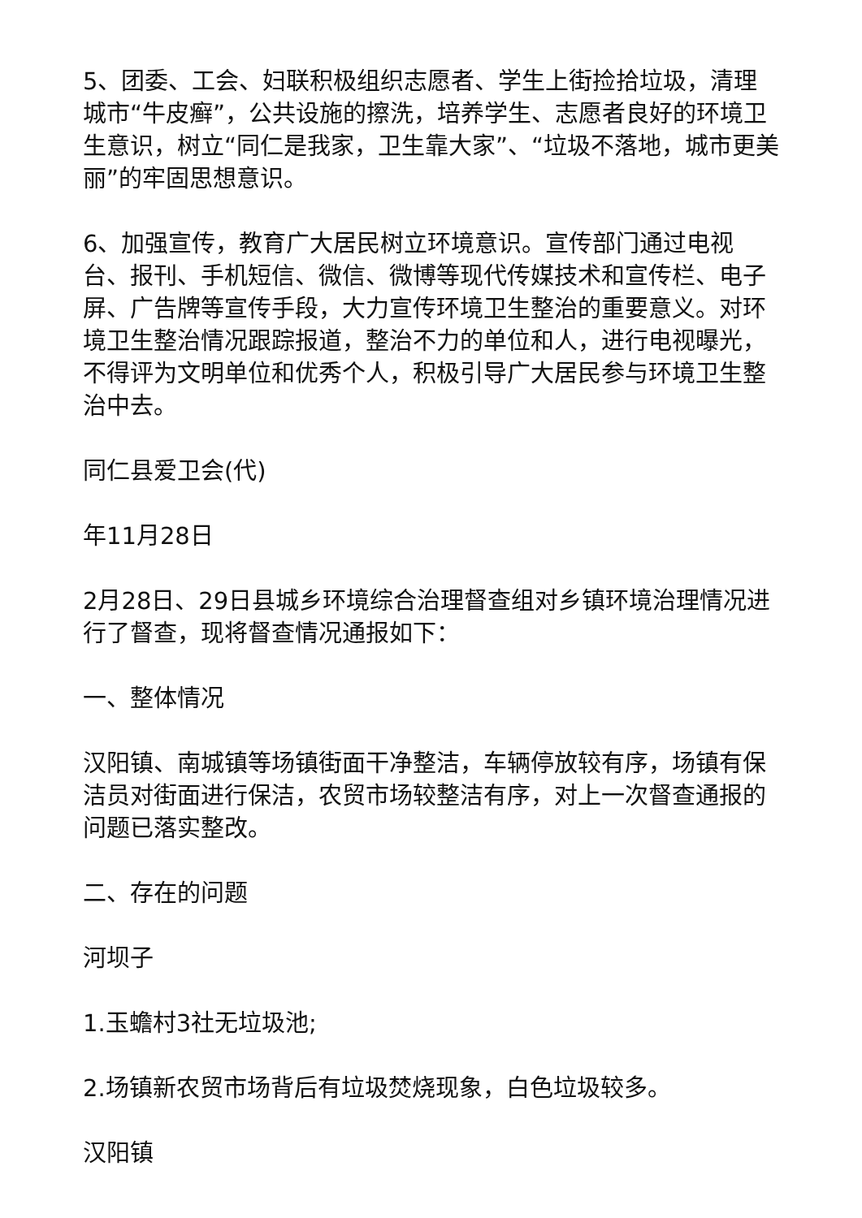5、团委、工会、妇联积极组织志愿者、学生上街捡拾垃圾，清理城市“牛皮癣”，公共设施的擦洗，培养学生、志愿者良好的环境卫生意识，树立“同仁是我家，卫生靠大家”、“垃圾不落地，城市更美丽”的牢固思想意识。
6、加强宣传，教育广大居民树立环境意识。宣传部门通过电视台、报刊、手机短信、微信、微博等现代传媒技术和宣传栏、电子屏、广告牌等宣传手段，大力宣传环境卫生整治的重要意义。对环境卫生整治情况跟踪报道，整治不力的单位和人，进行电视曝光，不得评为文明单位和优秀个人，积极引导广大居民参与环境卫生整治中去。
同仁县爱卫会(代)
年11月28日
2月28日、29日县城乡环境综合治理督查组对乡镇环境治理情况进行了督查，现将督查情况通报如下：
一、整体情况
汉阳镇、南城镇等场镇街面干净整洁，车辆停放较有序，场镇有保洁员对街面进行保洁，农贸市场较整洁有序，对上一次督查通报的问题已落实整改。
二、存在的问题
河坝子
1.玉蟾村3社无垃圾池;
2.场镇新农贸市场背后有垃圾焚烧现象，白色垃圾较多。
汉阳镇